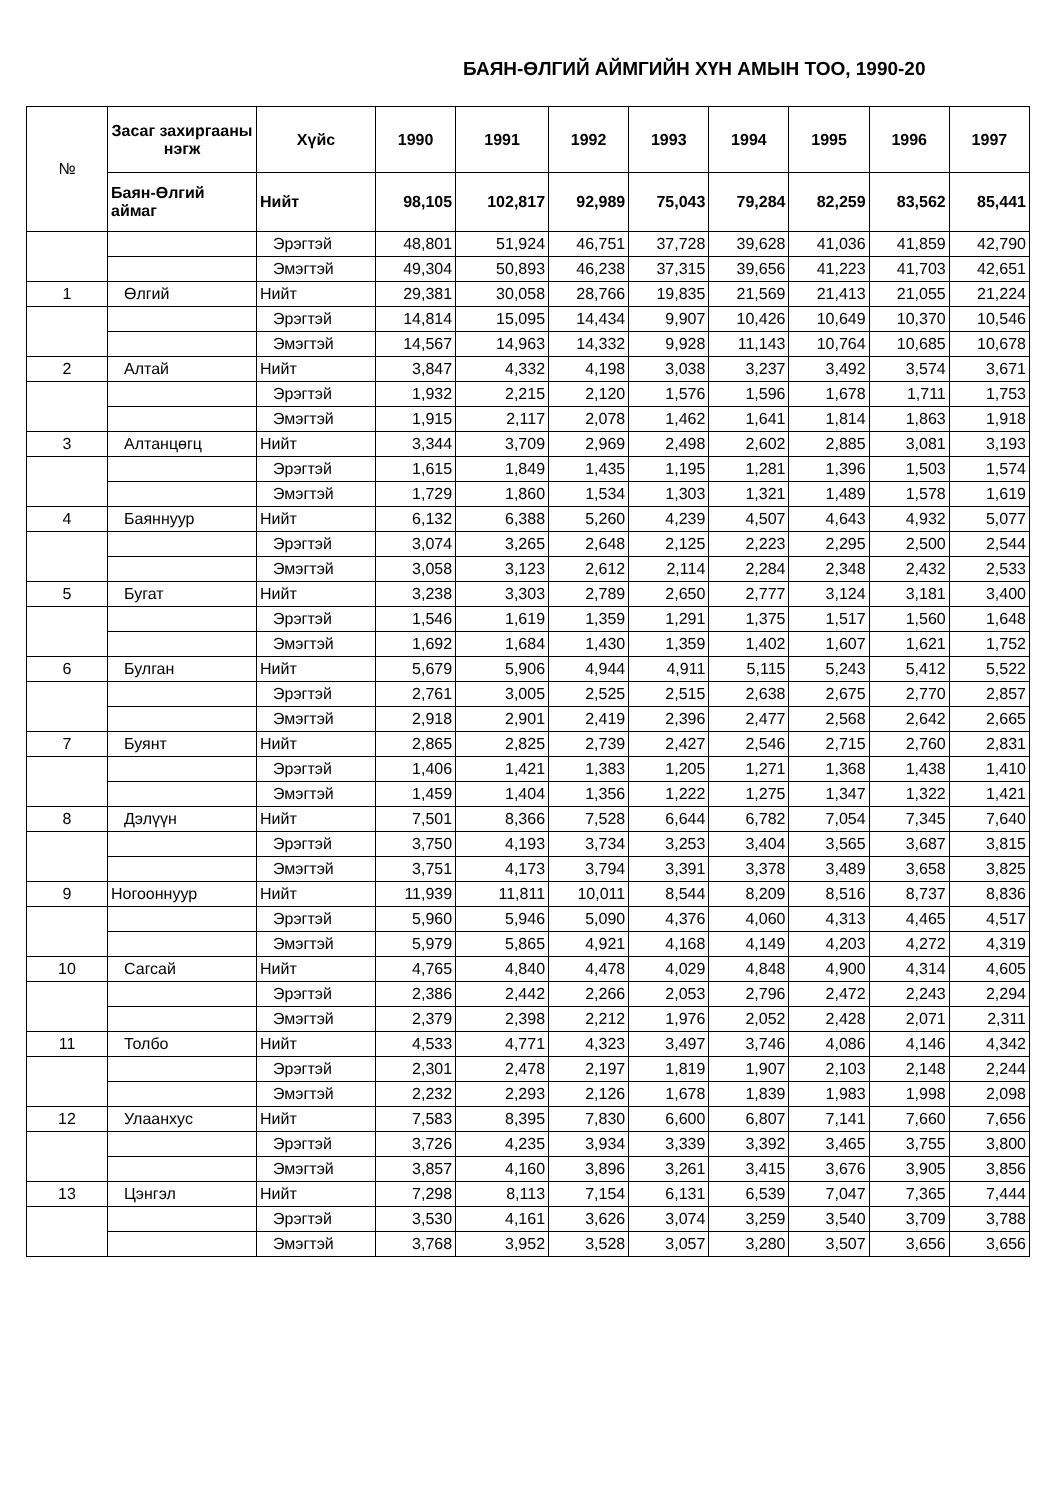БАЯН-ӨЛГИЙ АЙМГИЙН ХҮН АМЫН ТОО, 1990-20
| № | Засаг захиргааны нэгж | Хүйс | 1990 | 1991 | 1992 | 1993 | 1994 | 1995 | 1996 | 1997 |
| --- | --- | --- | --- | --- | --- | --- | --- | --- | --- | --- |
| | Баян-Өлгий аймаг | Нийт | 98,105 | 102,817 | 92,989 | 75,043 | 79,284 | 82,259 | 83,562 | 85,441 |
| | | Эрэгтэй | 48,801 | 51,924 | 46,751 | 37,728 | 39,628 | 41,036 | 41,859 | 42,790 |
| | | Эмэгтэй | 49,304 | 50,893 | 46,238 | 37,315 | 39,656 | 41,223 | 41,703 | 42,651 |
| 1 | Өлгий | Нийт | 29,381 | 30,058 | 28,766 | 19,835 | 21,569 | 21,413 | 21,055 | 21,224 |
| | | Эрэгтэй | 14,814 | 15,095 | 14,434 | 9,907 | 10,426 | 10,649 | 10,370 | 10,546 |
| | | Эмэгтэй | 14,567 | 14,963 | 14,332 | 9,928 | 11,143 | 10,764 | 10,685 | 10,678 |
| 2 | Алтай | Нийт | 3,847 | 4,332 | 4,198 | 3,038 | 3,237 | 3,492 | 3,574 | 3,671 |
| | | Эрэгтэй | 1,932 | 2,215 | 2,120 | 1,576 | 1,596 | 1,678 | 1,711 | 1,753 |
| | | Эмэгтэй | 1,915 | 2,117 | 2,078 | 1,462 | 1,641 | 1,814 | 1,863 | 1,918 |
| 3 | Алтанцөгц | Нийт | 3,344 | 3,709 | 2,969 | 2,498 | 2,602 | 2,885 | 3,081 | 3,193 |
| | | Эрэгтэй | 1,615 | 1,849 | 1,435 | 1,195 | 1,281 | 1,396 | 1,503 | 1,574 |
| | | Эмэгтэй | 1,729 | 1,860 | 1,534 | 1,303 | 1,321 | 1,489 | 1,578 | 1,619 |
| 4 | Баяннуур | Нийт | 6,132 | 6,388 | 5,260 | 4,239 | 4,507 | 4,643 | 4,932 | 5,077 |
| | | Эрэгтэй | 3,074 | 3,265 | 2,648 | 2,125 | 2,223 | 2,295 | 2,500 | 2,544 |
| | | Эмэгтэй | 3,058 | 3,123 | 2,612 | 2,114 | 2,284 | 2,348 | 2,432 | 2,533 |
| 5 | Бугат | Нийт | 3,238 | 3,303 | 2,789 | 2,650 | 2,777 | 3,124 | 3,181 | 3,400 |
| | | Эрэгтэй | 1,546 | 1,619 | 1,359 | 1,291 | 1,375 | 1,517 | 1,560 | 1,648 |
| | | Эмэгтэй | 1,692 | 1,684 | 1,430 | 1,359 | 1,402 | 1,607 | 1,621 | 1,752 |
| 6 | Булган | Нийт | 5,679 | 5,906 | 4,944 | 4,911 | 5,115 | 5,243 | 5,412 | 5,522 |
| | | Эрэгтэй | 2,761 | 3,005 | 2,525 | 2,515 | 2,638 | 2,675 | 2,770 | 2,857 |
| | | Эмэгтэй | 2,918 | 2,901 | 2,419 | 2,396 | 2,477 | 2,568 | 2,642 | 2,665 |
| 7 | Буянт | Нийт | 2,865 | 2,825 | 2,739 | 2,427 | 2,546 | 2,715 | 2,760 | 2,831 |
| | | Эрэгтэй | 1,406 | 1,421 | 1,383 | 1,205 | 1,271 | 1,368 | 1,438 | 1,410 |
| | | Эмэгтэй | 1,459 | 1,404 | 1,356 | 1,222 | 1,275 | 1,347 | 1,322 | 1,421 |
| 8 | Дэлүүн | Нийт | 7,501 | 8,366 | 7,528 | 6,644 | 6,782 | 7,054 | 7,345 | 7,640 |
| | | Эрэгтэй | 3,750 | 4,193 | 3,734 | 3,253 | 3,404 | 3,565 | 3,687 | 3,815 |
| | | Эмэгтэй | 3,751 | 4,173 | 3,794 | 3,391 | 3,378 | 3,489 | 3,658 | 3,825 |
| 9 | Ногооннуур | Нийт | 11,939 | 11,811 | 10,011 | 8,544 | 8,209 | 8,516 | 8,737 | 8,836 |
| | | Эрэгтэй | 5,960 | 5,946 | 5,090 | 4,376 | 4,060 | 4,313 | 4,465 | 4,517 |
| | | Эмэгтэй | 5,979 | 5,865 | 4,921 | 4,168 | 4,149 | 4,203 | 4,272 | 4,319 |
| 10 | Сагсай | Нийт | 4,765 | 4,840 | 4,478 | 4,029 | 4,848 | 4,900 | 4,314 | 4,605 |
| | | Эрэгтэй | 2,386 | 2,442 | 2,266 | 2,053 | 2,796 | 2,472 | 2,243 | 2,294 |
| | | Эмэгтэй | 2,379 | 2,398 | 2,212 | 1,976 | 2,052 | 2,428 | 2,071 | 2,311 |
| 11 | Толбо | Нийт | 4,533 | 4,771 | 4,323 | 3,497 | 3,746 | 4,086 | 4,146 | 4,342 |
| | | Эрэгтэй | 2,301 | 2,478 | 2,197 | 1,819 | 1,907 | 2,103 | 2,148 | 2,244 |
| | | Эмэгтэй | 2,232 | 2,293 | 2,126 | 1,678 | 1,839 | 1,983 | 1,998 | 2,098 |
| 12 | Улаанхус | Нийт | 7,583 | 8,395 | 7,830 | 6,600 | 6,807 | 7,141 | 7,660 | 7,656 |
| | | Эрэгтэй | 3,726 | 4,235 | 3,934 | 3,339 | 3,392 | 3,465 | 3,755 | 3,800 |
| | | Эмэгтэй | 3,857 | 4,160 | 3,896 | 3,261 | 3,415 | 3,676 | 3,905 | 3,856 |
| 13 | Цэнгэл | Нийт | 7,298 | 8,113 | 7,154 | 6,131 | 6,539 | 7,047 | 7,365 | 7,444 |
| | | Эрэгтэй | 3,530 | 4,161 | 3,626 | 3,074 | 3,259 | 3,540 | 3,709 | 3,788 |
| | | Эмэгтэй | 3,768 | 3,952 | 3,528 | 3,057 | 3,280 | 3,507 | 3,656 | 3,656 |